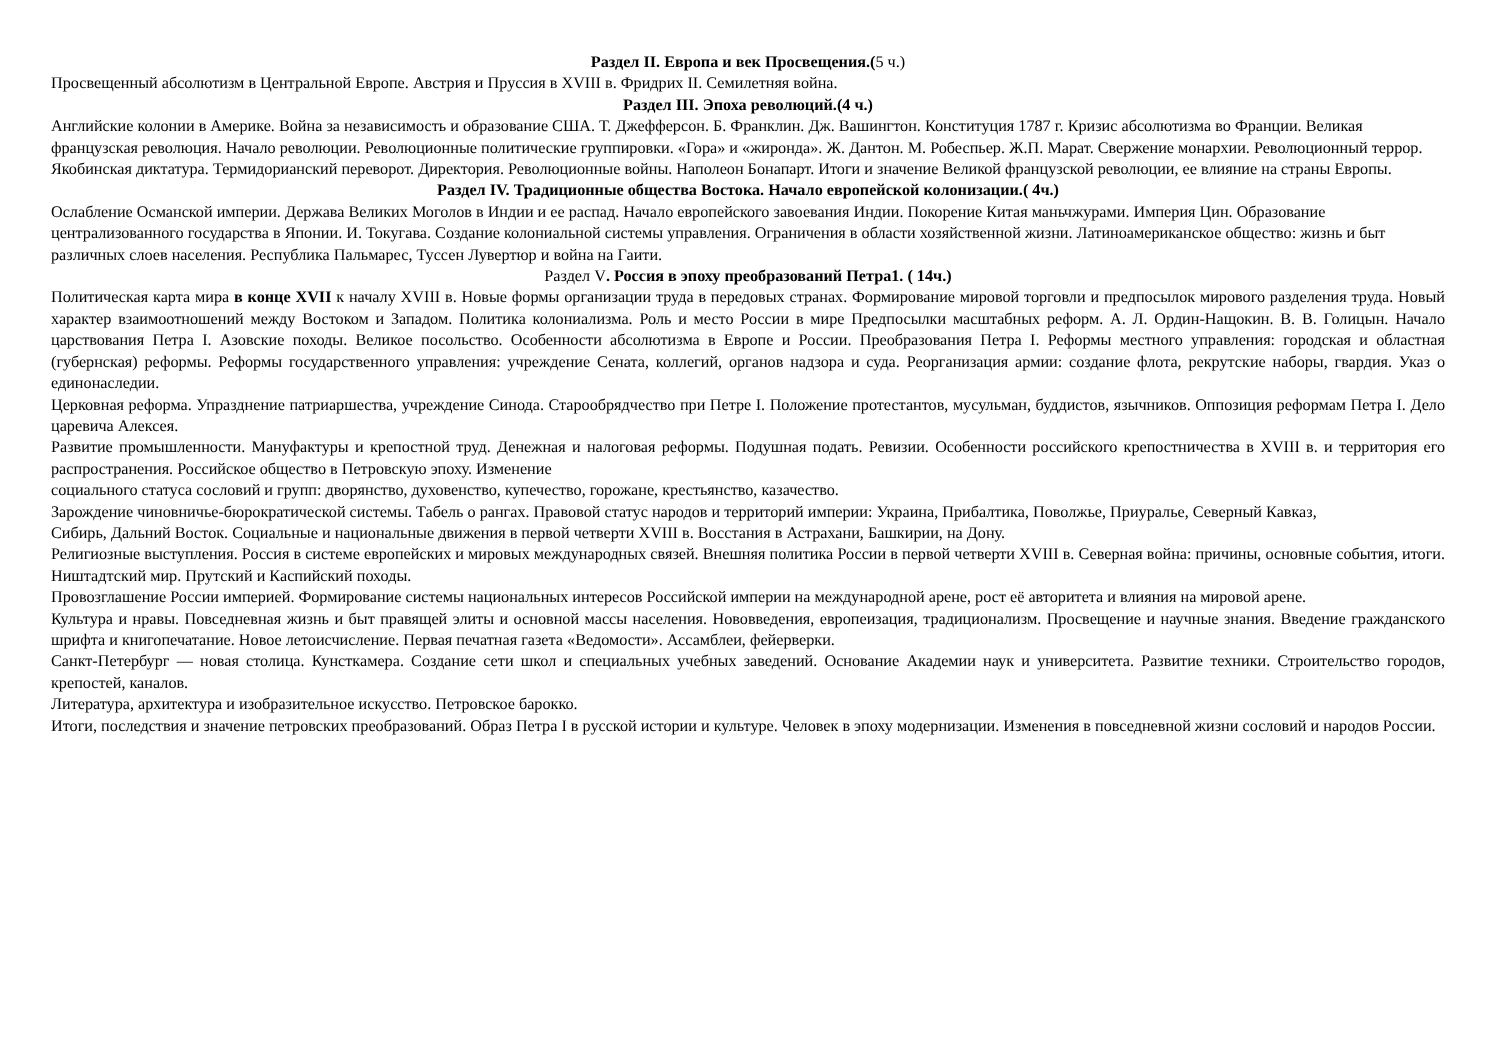Раздел II. Европа и век Просвещения.(5 ч.)
Просвещенный абсолютизм в Центральной Европе. Австрия и Пруссия в XVIII в. Фридрих II. Семилетняя война.
Раздел III. Эпоха революций.(4 ч.)
Английские колонии в Америке. Война за независимость и образование США. Т. Джефферсон. Б. Франклин. Дж. Вашингтон. Конституция 1787 г. Кризис абсолютизма во Франции. Великая французская революция. Начало революции. Революционные политические группировки. «Гора» и «жиронда». Ж. Дантон. М. Робеспьер. Ж.П. Марат. Свержение монархии. Революционный террор. Якобинская диктатура. Термидорианский переворот. Директория. Революционные войны. Наполеон Бонапарт. Итоги и значение Великой французской революции, ее влияние на страны Европы.
Раздел IV. Традиционные общества Востока. Начало европейской колонизации.( 4ч.)
Ослабление Османской империи. Держава Великих Моголов в Индии и ее распад. Начало европейского завоевания Индии. Покорение Китая маньчжурами. Империя Цин. Образование централизованного государства в Японии. И. Токугава. Создание колониальной системы управления. Ограничения в области хозяйственной жизни. Латиноамериканское общество: жизнь и быт различных слоев населения. Республика Пальмарес, Туссен Лувертюр и война на Гаити.
Раздел V. Россия в эпоху преобразований Петра1. ( 14ч.)
Политическая карта мира в конце XVII к началу XVIII в. Новые формы организации труда в передовых странах. Формирование мировой торговли и предпосылок мирового разделения труда. Новый характер взаимоотношений между Востоком и Западом. Политика колониализма. Роль и место России в мире Предпосылки масштабных реформ. А. Л. Ордин-Нащокин. В. В. Голицын. Начало царствования Петра I. Азовские походы. Великое посольство. Особенности абсолютизма в Европе и России. Преобразования Петра I. Реформы местного управления: городская и областная (губернская) реформы. Реформы государственного управления: учреждение Сената, коллегий, органов надзора и суда. Реорганизация армии: создание флота, рекрутские наборы, гвардия. Указ о единонаследии.
Церковная реформа. Упразднение патриаршества, учреждение Синода. Старообрядчество при Петре I. Положение протестантов, мусульман, буддистов, язычников. Оппозиция реформам Петра I. Дело царевича Алексея.
Развитие промышленности. Мануфактуры и крепостной труд. Денежная и налоговая реформы. Подушная подать. Ревизии. Особенности российского крепостничества в XVIII в. и территория его распространения. Российское общество в Петровскую эпоху. Изменение
социального статуса сословий и групп: дворянство, духовенство, купечество, горожане, крестьянство, казачество.
Зарождение чиновничье-бюрократической системы. Табель о рангах. Правовой статус народов и территорий империи: Украина, Прибалтика, Поволжье, Приуралье, Северный Кавказ,
Сибирь, Дальний Восток. Социальные и национальные движения в первой четверти XVIII в. Восстания в Астрахани, Башкирии, на Дону.
Религиозные выступления. Россия в системе европейских и мировых международных связей. Внешняя политика России в первой четверти XVIII в. Северная война: причины, основные события, итоги. Ништадтский мир. Прутский и Каспийский походы.
Провозглашение России империей. Формирование системы национальных интересов Российской империи на международной арене, рост её авторитета и влияния на мировой арене.
Культура и нравы. Повседневная жизнь и быт правящей элиты и основной массы населения. Нововведения, европеизация, традиционализм. Просвещение и научные знания. Введение гражданского шрифта и книгопечатание. Новое летоисчисление. Первая печатная газета «Ведомости». Ассамблеи, фейерверки.
Санкт-Петербург — новая столица. Кунсткамера. Создание сети школ и специальных учебных заведений. Основание Академии наук и университета. Развитие техники. Строительство городов, крепостей, каналов.
Литература, архитектура и изобразительное искусство. Петровское барокко.
Итоги, последствия и значение петровских преобразований. Образ Петра I в русской истории и культуре. Человек в эпоху модернизации. Изменения в повседневной жизни сословий и народов России.